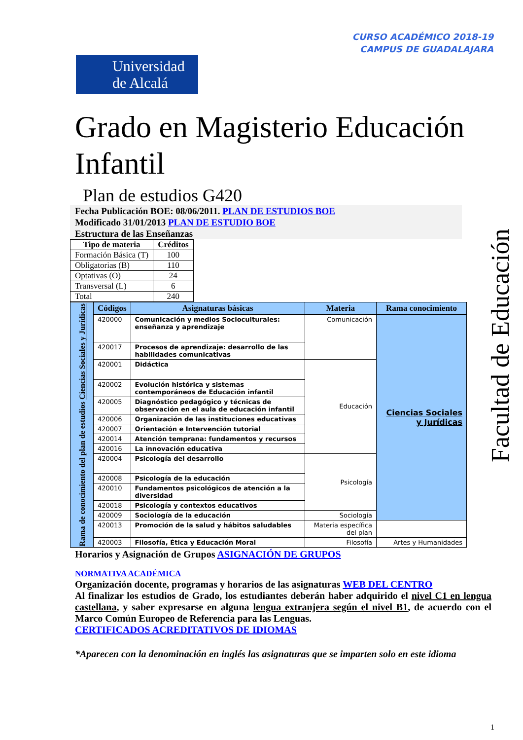CURSO ACADÉMICO 2018-19
CAMPUS DE GUADALAJARA
Universidad
de Alcalá
Facultad de Educación
Grado en Magisterio Educación Infantil
Plan de estudios G420
Fecha Publicación BOE: 08/06/2011. PLAN DE ESTUDIOS BOE
Modificado 31/01/2013 PLAN DE ESTUDIO BOE
Estructura de las Enseñanzas
| Tipo de materia | Créditos |
| --- | --- |
| Formación Básica (T) | 100 |
| Obligatorias (B) | 110 |
| Optativas (O) | 24 |
| Transversal (L) | 6 |
| Total | 240 |
| Rama de conocimiento del plan de estudios Ciencias Sociales y Jurídicas | Códigos | Asignaturas básicas | Materia | Rama conocimiento |
| | 420000 | Comunicación y medios Socioculturales: enseñanza y aprendizaje | Comunicación | Ciencias Sociales y Jurídicas |
| | 420017 | Procesos de aprendizaje: desarrollo de las habilidades comunicativas | | |
| | 420001 | Didáctica | Educación | |
| | 420002 | Evolución histórica y sistemas contemporáneos de Educación infantil | | |
| | 420005 | Diagnóstico pedagógico y técnicas de observación en el aula de educación infantil | | |
| | 420006 | Organización de las instituciones educativas | | |
| | 420007 | Orientación e Intervención tutorial | | |
| | 420014 | Atención temprana: fundamentos y recursos | | |
| | 420016 | La innovación educativa | | |
| | 420004 | Psicología del desarrollo | Psicología | |
| | 420008 | Psicología de la educación | | |
| | 420010 | Fundamentos psicológicos de atención a la diversidad | | |
| | 420018 | Psicología y contextos educativos | | |
| | 420009 | Sociología de la educación | Sociología | |
| | 420013 | Promoción de la salud y hábitos saludables | Materia específica del plan | |
| | 420003 | Filosofía, Ética y Educación Moral | Filosofía | Artes y Humanidades |
Horarios y Asignación de Grupos ASIGNACIÓN DE GRUPOS
NORMATIVA ACADÉMICA
Organización docente, programas y horarios de las asignaturas WEB DEL CENTRO
Al finalizar los estudios de Grado, los estudiantes deberán haber adquirido el nivel C1 en lengua castellana, y saber expresarse en alguna lengua extranjera según el nivel B1, de acuerdo con el Marco Común Europeo de Referencia para las Lenguas.
CERTIFICADOS ACREDITATIVOS DE IDIOMAS
*Aparecen con la denominación en inglés las asignaturas que se imparten solo en este idioma
1